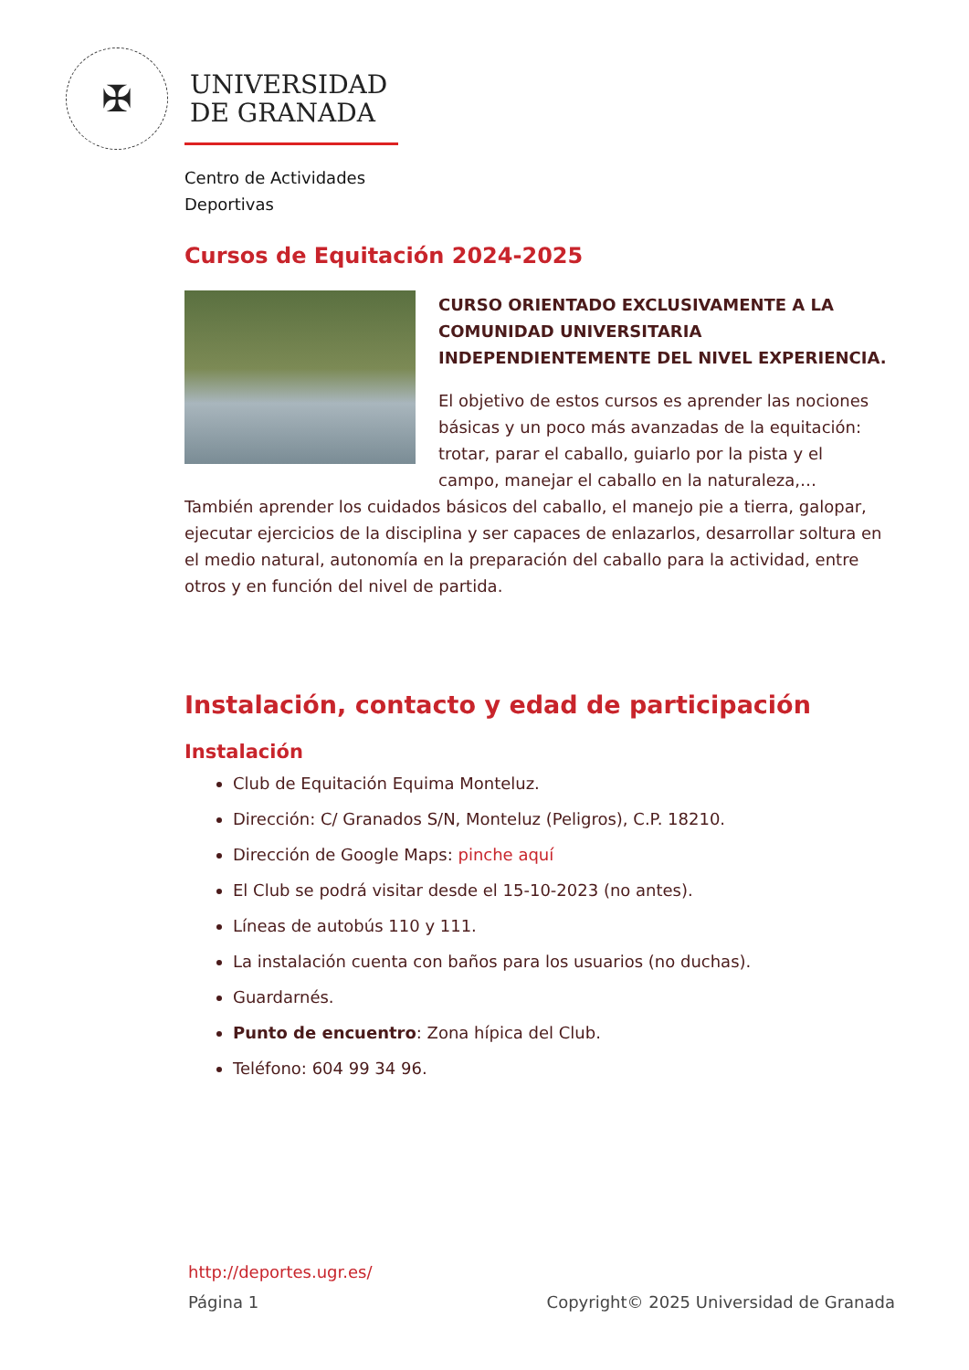✠
UNIVERSIDAD
DE GRANADA
Centro de Actividades
Deportivas
Cursos de Equitación 2024-2025
CURSO ORIENTADO EXCLUSIVAMENTE A LA COMUNIDAD UNIVERSITARIA INDEPENDIENTEMENTE DEL NIVEL EXPERIENCIA.
El objetivo de estos cursos es aprender las nociones básicas y un poco más avanzadas de la equitación: trotar, parar el caballo, guiarlo por la pista y el campo, manejar el caballo en la naturaleza,… También aprender los cuidados básicos del caballo, el manejo pie a tierra, galopar, ejecutar ejercicios de la disciplina y ser capaces de enlazarlos, desarrollar soltura en el medio natural, autonomía en la preparación del caballo para la actividad, entre otros y en función del nivel de partida.
Instalación, contacto y edad de participación
Instalación
Club de Equitación Equima Monteluz.
Dirección: C/ Granados S/N, Monteluz (Peligros), C.P. 18210.
Dirección de Google Maps: pinche aquí
El Club se podrá visitar desde el 15-10-2023 (no antes).
Líneas de autobús 110 y 111.
La instalación cuenta con baños para los usuarios (no duchas).
Guardarnés.
Punto de encuentro: Zona hípica del Club.
Teléfono: 604 99 34 96.
http://deportes.ugr.es/
Página 1 Copyright© 2025 Universidad de Granada